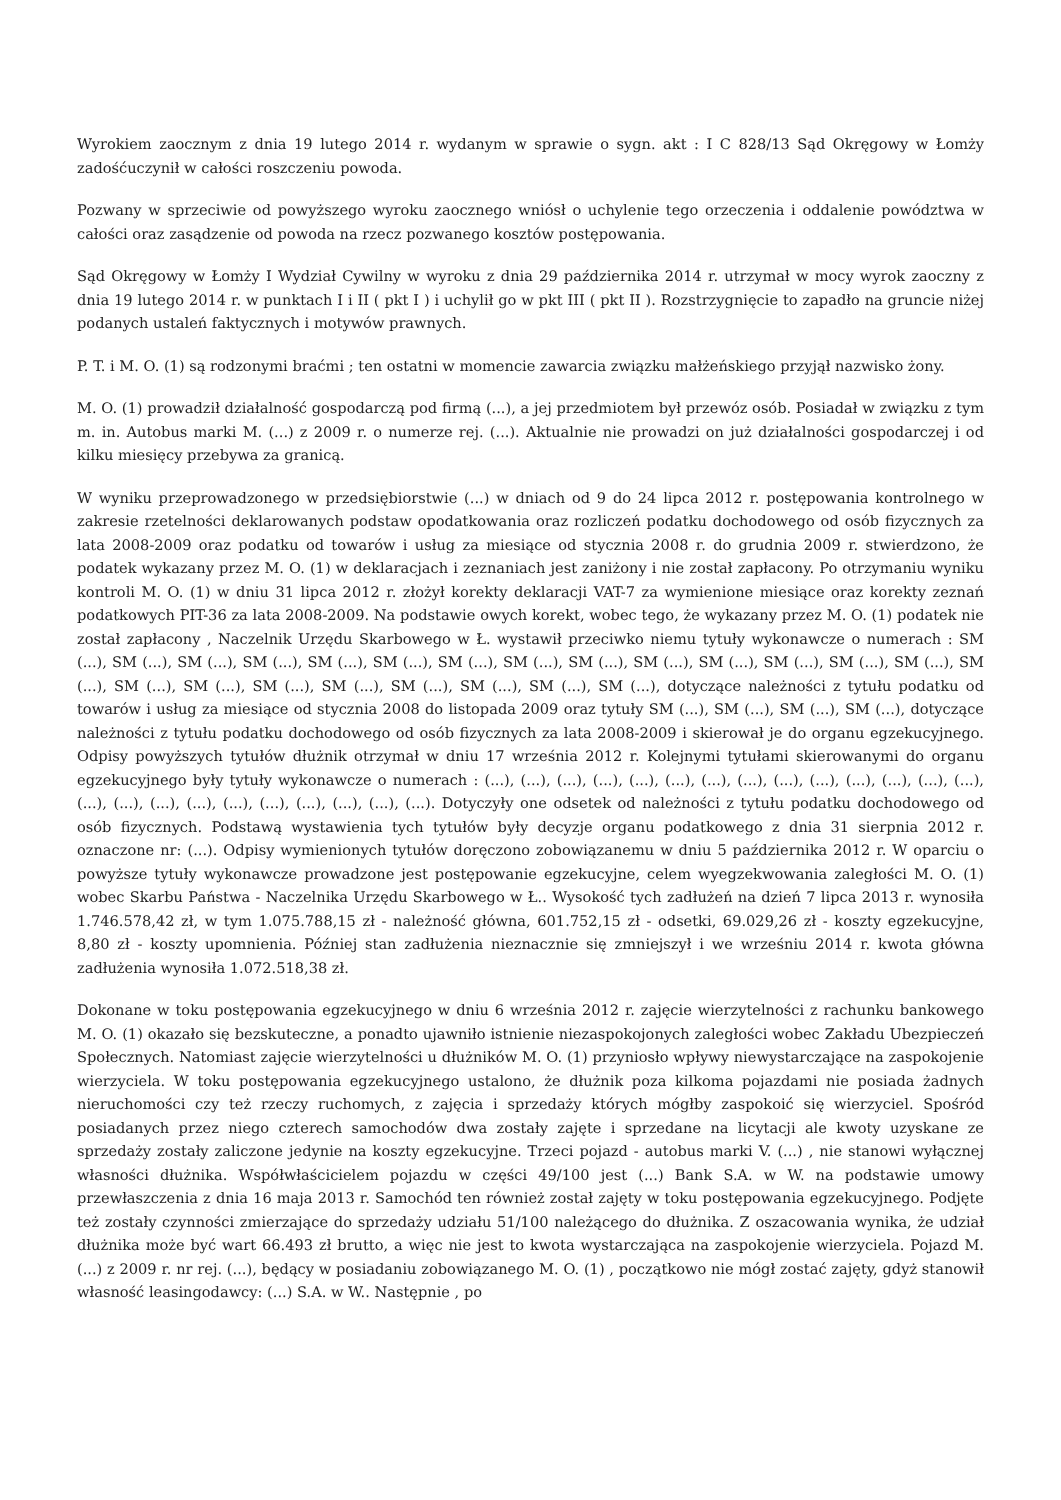Wyrokiem zaocznym z dnia 19 lutego 2014 r. wydanym w sprawie o sygn. akt : I C 828/13 Sąd Okręgowy w Łomży zadośćuczynił w całości roszczeniu powoda.
Pozwany w sprzeciwie od powyższego wyroku zaocznego wniósł o uchylenie tego orzeczenia i oddalenie powództwa w całości oraz zasądzenie od powoda na rzecz pozwanego kosztów postępowania.
Sąd Okręgowy w Łomży I Wydział Cywilny w wyroku z dnia 29 października 2014 r. utrzymał w mocy wyrok zaoczny z dnia 19 lutego 2014 r. w punktach I i II ( pkt I ) i uchylił go w pkt III ( pkt II ). Rozstrzygnięcie to zapadło na gruncie niżej podanych ustaleń faktycznych i motywów prawnych.
P. T. i M. O. (1) są rodzonymi braćmi ; ten ostatni w momencie zawarcia związku małżeńskiego przyjął nazwisko żony.
M. O. (1) prowadził działalność gospodarczą pod firmą (...), a jej przedmiotem był przewóz osób. Posiadał w związku z tym m. in. Autobus marki M. (...) z 2009 r. o numerze rej. (...). Aktualnie nie prowadzi on już działalności gospodarczej i od kilku miesięcy przebywa za granicą.
W wyniku przeprowadzonego w przedsiębiorstwie (...) w dniach od 9 do 24 lipca 2012 r. postępowania kontrolnego w zakresie rzetelności deklarowanych podstaw opodatkowania oraz rozliczeń podatku dochodowego od osób fizycznych za lata 2008-2009 oraz podatku od towarów i usług za miesiące od stycznia 2008 r. do grudnia 2009 r. stwierdzono, że podatek wykazany przez M. O. (1) w deklaracjach i zeznaniach jest zaniżony i nie został zapłacony. Po otrzymaniu wyniku kontroli M. O. (1) w dniu 31 lipca 2012 r. złożył korekty deklaracji VAT-7 za wymienione miesiące oraz korekty zeznań podatkowych PIT-36 za lata 2008-2009. Na podstawie owych korekt, wobec tego, że wykazany przez M. O. (1) podatek nie został zapłacony , Naczelnik Urzędu Skarbowego w Ł. wystawił przeciwko niemu tytuły wykonawcze o numerach : SM (...), SM (...), SM (...), SM (...), SM (...), SM (...), SM (...), SM (...), SM (...), SM (...), SM (...), SM (...), SM (...), SM (...), SM (...), SM (...), SM (...), SM (...), SM (...), SM (...), SM (...), SM (...), SM (...), dotyczące należności z tytułu podatku od towarów i usług za miesiące od stycznia 2008 do listopada 2009 oraz tytuły SM (...), SM (...), SM (...), SM (...), dotyczące należności z tytułu podatku dochodowego od osób fizycznych za lata 2008-2009 i skierował je do organu egzekucyjnego. Odpisy powyższych tytułów dłużnik otrzymał w dniu 17 września 2012 r. Kolejnymi tytułami skierowanymi do organu egzekucyjnego były tytuły wykonawcze o numerach : (...), (...), (...), (...), (...), (...), (...), (...), (...), (...), (...), (...), (...), (...), (...), (...), (...), (...), (...), (...), (...), (...), (...), (...). Dotyczyły one odsetek od należności z tytułu podatku dochodowego od osób fizycznych. Podstawą wystawienia tych tytułów były decyzje organu podatkowego z dnia 31 sierpnia 2012 r. oznaczone nr: (...). Odpisy wymienionych tytułów doręczono zobowiązanemu w dniu 5 października 2012 r. W oparciu o powyższe tytuły wykonawcze prowadzone jest postępowanie egzekucyjne, celem wyegzekwowania zaległości M. O. (1) wobec Skarbu Państwa - Naczelnika Urzędu Skarbowego w Ł.. Wysokość tych zadłużeń na dzień 7 lipca 2013 r. wynosiła 1.746.578,42 zł, w tym 1.075.788,15 zł - należność główna, 601.752,15 zł - odsetki, 69.029,26 zł - koszty egzekucyjne, 8,80 zł - koszty upomnienia. Później stan zadłużenia nieznacznie się zmniejszył i we wrześniu 2014 r. kwota główna zadłużenia wynosiła 1.072.518,38 zł.
Dokonane w toku postępowania egzekucyjnego w dniu 6 września 2012 r. zajęcie wierzytelności z rachunku bankowego M. O. (1) okazało się bezskuteczne, a ponadto ujawniło istnienie niezaspokojonych zaległości wobec Zakładu Ubezpieczeń Społecznych. Natomiast zajęcie wierzytelności u dłużników M. O. (1) przyniosło wpływy niewystarczające na zaspokojenie wierzyciela. W toku postępowania egzekucyjnego ustalono, że dłużnik poza kilkoma pojazdami nie posiada żadnych nieruchomości czy też rzeczy ruchomych, z zajęcia i sprzedaży których mógłby zaspokoić się wierzyciel. Spośród posiadanych przez niego czterech samochodów dwa zostały zajęte i sprzedane na licytacji ale kwoty uzyskane ze sprzedaży zostały zaliczone jedynie na koszty egzekucyjne. Trzeci pojazd - autobus marki V. (...) , nie stanowi wyłącznej własności dłużnika. Współwłaścicielem pojazdu w części 49/100 jest (...) Bank S.A. w W. na podstawie umowy przewłaszczenia z dnia 16 maja 2013 r. Samochód ten również został zajęty w toku postępowania egzekucyjnego. Podjęte też zostały czynności zmierzające do sprzedaży udziału 51/100 należącego do dłużnika. Z oszacowania wynika, że udział dłużnika może być wart 66.493 zł brutto, a więc nie jest to kwota wystarczająca na zaspokojenie wierzyciela. Pojazd M. (...) z 2009 r. nr rej. (...), będący w posiadaniu zobowiązanego M. O. (1) , początkowo nie mógł zostać zajęty, gdyż stanowił własność leasingodawcy: (...) S.A. w W.. Następnie , po